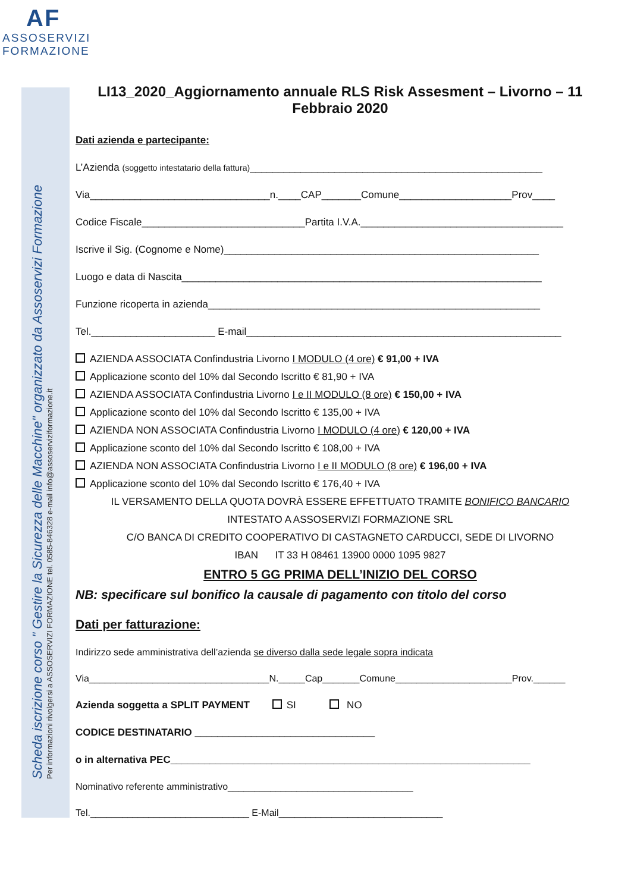AF
ASSOSERVIZI
FORMAZIONE
Scheda iscrizione corso " Gestire la Sicurezza delle Macchine" organizzato da Assoservizi Formazione
Per informazioni rivolgersi a ASSOSERVIZI FORMAZIONE tel. 0585-846328 e-mail info@assoserviziformazione.it
LI13_2020_Aggiornamento annuale RLS Risk Assesment – Livorno – 11 Febbraio 2020
Dati azienda e partecipante:
L’Azienda (soggetto intestatario della fattura)____________________________________________________
Via________________________________n.____CAP_______Comune____________________Prov____
Codice Fiscale_____________________________Partita I.V.A.____________________________________
Iscrive il Sig. (Cognome e Nome)________________________________________________________
Luogo e data di Nascita________________________________________________________________
Funzione ricoperta in azienda___________________________________________________________
Tel.______________________ E-mail________________________________________________________
AZIENDA ASSOCIATA Confindustria Livorno I MODULO (4 ore) € 91,00 + IVA
Applicazione sconto del 10% dal Secondo Iscritto € 81,90 + IVA
AZIENDA ASSOCIATA Confindustria Livorno I e II MODULO (8 ore) € 150,00 + IVA
Applicazione sconto del 10% dal Secondo Iscritto € 135,00 + IVA
AZIENDA NON ASSOCIATA Confindustria Livorno I MODULO (4 ore) € 120,00 + IVA
Applicazione sconto del 10% dal Secondo Iscritto € 108,00 + IVA
AZIENDA NON ASSOCIATA Confindustria Livorno I e II MODULO (8 ore) € 196,00 + IVA
Applicazione sconto del 10% dal Secondo Iscritto € 176,40 + IVA
IL VERSAMENTO DELLA QUOTA DOVRÀ ESSERE EFFETTUATO TRAMITE BONIFICO BANCARIO
INTESTATO A ASSOSERVIZI FORMAZIONE SRL
C/O BANCA DI CREDITO COOPERATIVO DI CASTAGNETO CARDUCCI, SEDE DI LIVORNO
IBAN IT 33 H 08461 13900 0000 1095 9827
ENTRO 5 GG PRIMA DELL’INIZIO DEL CORSO
NB: specificare sul bonifico la causale di pagamento con titolo del corso
Dati per fatturazione:
Indirizzo sede amministrativa dell’azienda se diverso dalla sede legale sopra indicata
Via__________________________________N._____Cap_______Comune______________________Prov.______
Azienda soggetta a SPLIT PAYMENT SI NO
CODICE DESTINATARIO ________________________________
o in alternativa PEC________________________________________________________________
Nominativo referente amministrativo___________________________________
Tel.______________________________ E-Mail_______________________________